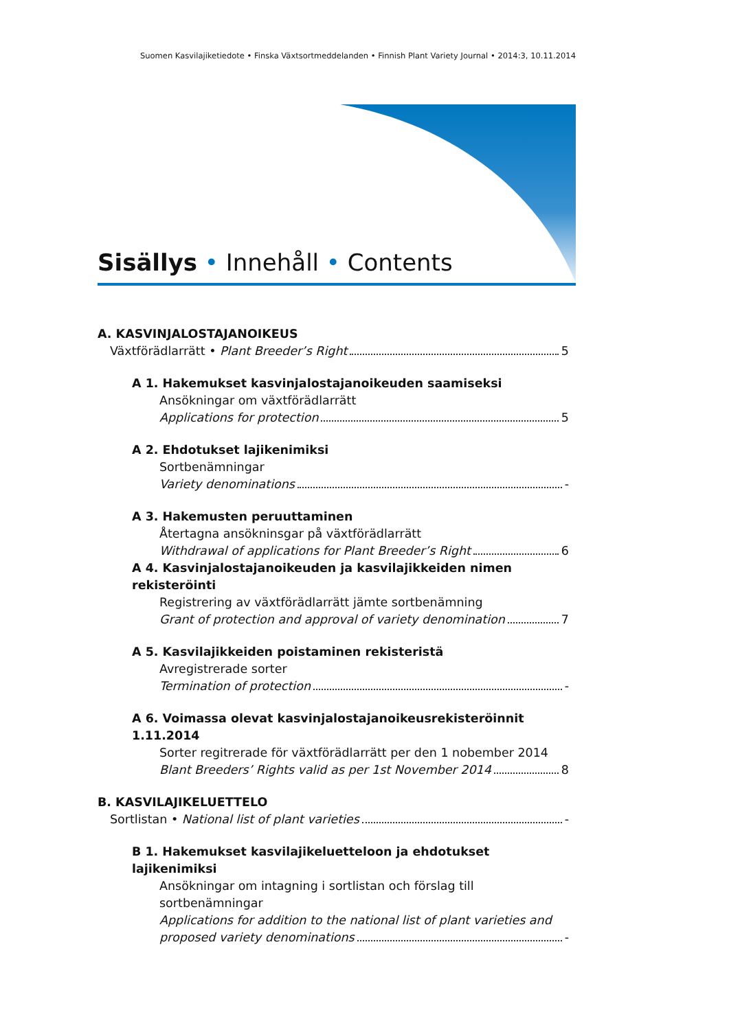Suomen Kasvilajiketiedote • Finska Växtsortmeddelanden • Finnish Plant Variety Journal • 2014:3, 10.11.2014
Sisällys • Innehåll • Contents
A. KASVINJALOSTAJANOIKEUS
Växtförädlarrätt • Plant Breeder’s Right 5
A 1. Hakemukset kasvinjalostajanoikeuden saamiseksi
Ansökningar om växtförädlarrätt
Applications for protection 5
A 2. Ehdotukset lajikenimiksi
Sortbenämningar
Variety denominations -
A 3. Hakemusten peruuttaminen
Återtagna ansökninsgar på växtförädlarrätt
Withdrawal of applications for Plant Breeder’s Right 6
A 4. Kasvinjalostajanoikeuden ja kasvilajikkeiden nimen rekisteröinti
Registrering av växtförädlarrätt jämte sortbenämning
Grant of protection and approval of variety denomination 7
A 5. Kasvilajikkeiden poistaminen rekisteristä
Avregistrerade sorter
Termination of protection -
A 6. Voimassa olevat kasvinjalostajanoikeusrekisteröinnit 1.11.2014
Sorter regitrerade för växtförädlarrätt per den 1 nobember 2014
Blant Breeders’ Rights valid as per 1st November 2014 8
B. KASVILAJIKELUETTELO
Sortlistan • National list of plant varieties -
B 1. Hakemukset kasvilajikeluetteloon ja ehdotukset lajikenimiksi
Ansökningar om intagning i sortlistan och förslag till sortbenämningar
Applications for addition to the national list of plant varieties and
proposed variety denominations -